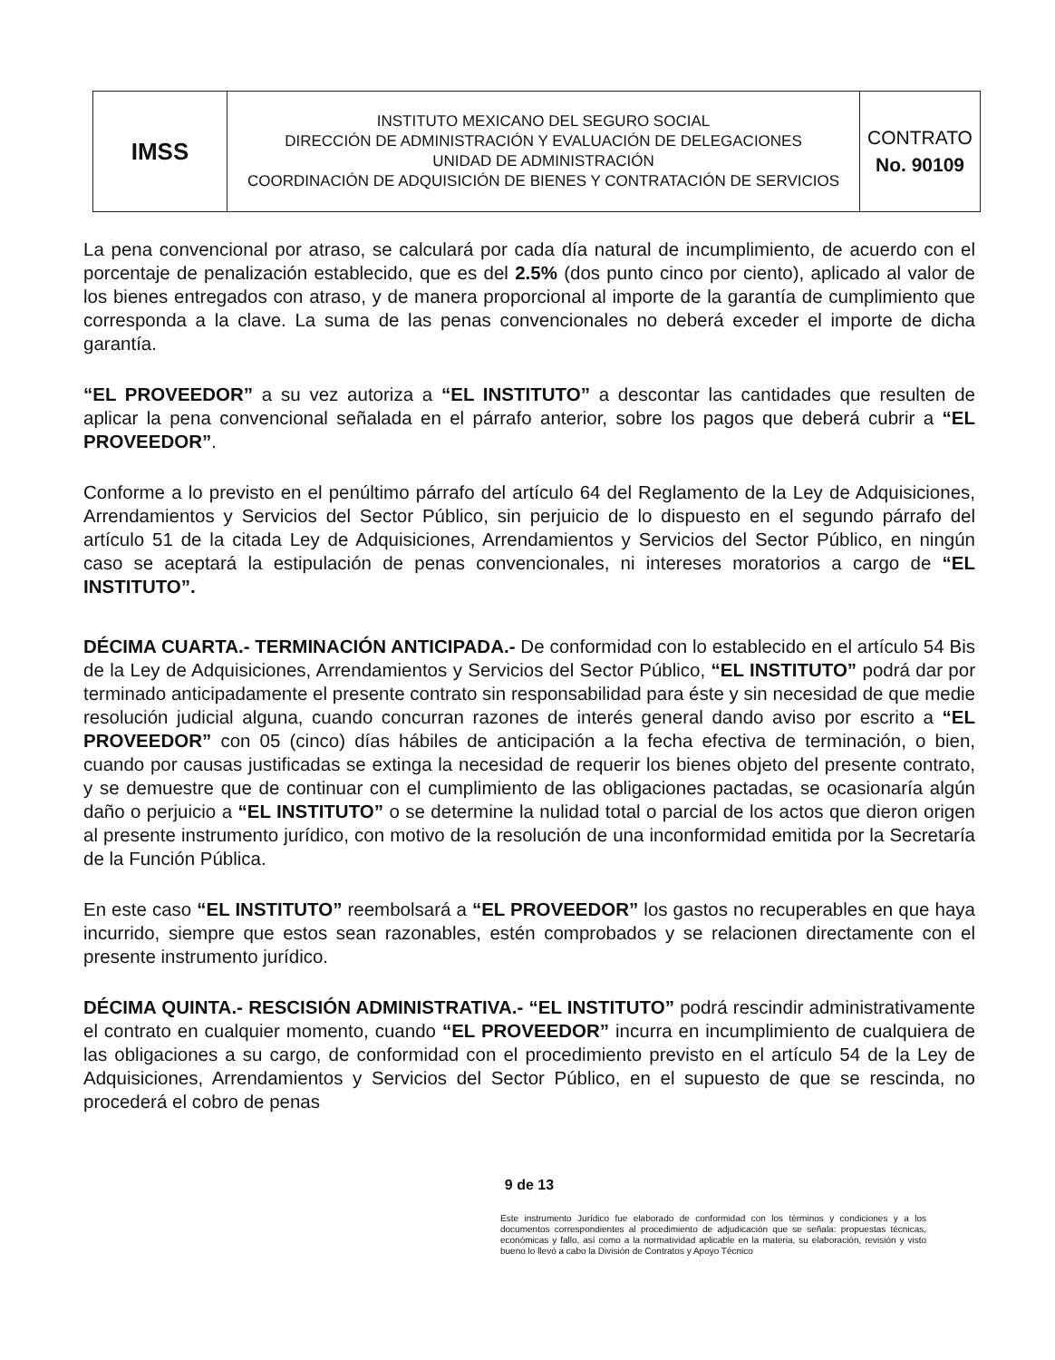| IMSS | INSTITUTO MEXICANO DEL SEGURO SOCIAL DIRECCIÓN DE ADMINISTRACIÓN Y EVALUACIÓN DE DELEGACIONES UNIDAD DE ADMINISTRACIÓN COORDINACIÓN DE ADQUISICIÓN DE BIENES Y CONTRATACIÓN DE SERVICIOS | CONTRATO No. 90109 |
La pena convencional por atraso, se calculará por cada día natural de incumplimiento, de acuerdo con el porcentaje de penalización establecido, que es del 2.5% (dos punto cinco por ciento), aplicado al valor de los bienes entregados con atraso, y de manera proporcional al importe de la garantía de cumplimiento que corresponda a la clave. La suma de las penas convencionales no deberá exceder el importe de dicha garantía.
“EL PROVEEDOR” a su vez autoriza a “EL INSTITUTO” a descontar las cantidades que resulten de aplicar la pena convencional señalada en el párrafo anterior, sobre los pagos que deberá cubrir a “EL PROVEEDOR”.
Conforme a lo previsto en el penúltimo párrafo del artículo 64 del Reglamento de la Ley de Adquisiciones, Arrendamientos y Servicios del Sector Público, sin perjuicio de lo dispuesto en el segundo párrafo del artículo 51 de la citada Ley de Adquisiciones, Arrendamientos y Servicios del Sector Público, en ningún caso se aceptará la estipulación de penas convencionales, ni intereses moratorios a cargo de “EL INSTITUTO”.
DÉCIMA CUARTA.- TERMINACIÓN ANTICIPADA.- De conformidad con lo establecido en el artículo 54 Bis de la Ley de Adquisiciones, Arrendamientos y Servicios del Sector Público, “EL INSTITUTO” podrá dar por terminado anticipadamente el presente contrato sin responsabilidad para éste y sin necesidad de que medie resolución judicial alguna, cuando concurran razones de interés general dando aviso por escrito a “EL PROVEEDOR” con 05 (cinco) días hábiles de anticipación a la fecha efectiva de terminación, o bien, cuando por causas justificadas se extinga la necesidad de requerir los bienes objeto del presente contrato, y se demuestre que de continuar con el cumplimiento de las obligaciones pactadas, se ocasionaría algún daño o perjuicio a “EL INSTITUTO” o se determine la nulidad total o parcial de los actos que dieron origen al presente instrumento jurídico, con motivo de la resolución de una inconformidad emitida por la Secretaría de la Función Pública.
En este caso “EL INSTITUTO” reembolsará a “EL PROVEEDOR” los gastos no recuperables en que haya incurrido, siempre que estos sean razonables, estén comprobados y se relacionen directamente con el presente instrumento jurídico.
DÉCIMA QUINTA.- RESCISIÓN ADMINISTRATIVA.- “EL INSTITUTO” podrá rescindir administrativamente el contrato en cualquier momento, cuando “EL PROVEEDOR” incurra en incumplimiento de cualquiera de las obligaciones a su cargo, de conformidad con el procedimiento previsto en el artículo 54 de la Ley de Adquisiciones, Arrendamientos y Servicios del Sector Público, en el supuesto de que se rescinda, no procederá el cobro de penas
9 de 13
Este instrumento Jurídico fue elaborado de conformidad con los términos y condiciones y a los documentos correspondientes al procedimiento de adjudicación que se señala: propuestas técnicas, económicas y fallo, así como a la normatividad aplicable en la materia, su elaboración, revisión y visto bueno lo llevó a cabo la División de Contratos y Apoyo Técnico